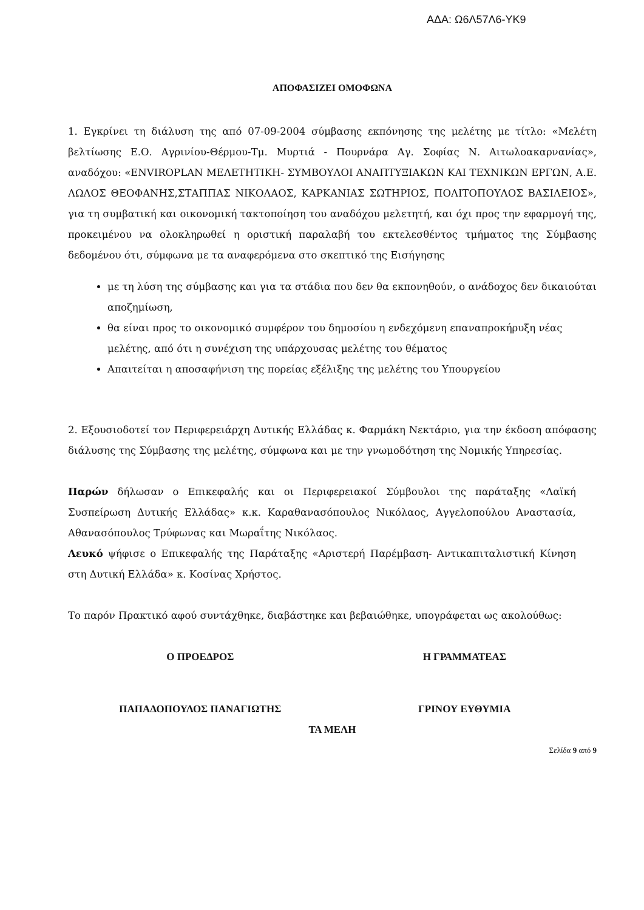ΑΔΑ: Ω6Λ57Λ6-ΥΚ9
ΑΠΟΦΑΣΙΖΕΙ ΟΜΟΦΩΝΑ
1. Εγκρίνει τη διάλυση της από 07-09-2004 σύμβασης εκπόνησης της μελέτης με τίτλο: «Μελέτη βελτίωσης Ε.Ο. Αγρινίου-Θέρμου-Τμ. Μυρτιά - Πουρνάρα Αγ. Σοφίας Ν. Αιτωλοακαρνανίας», αναδόχου: «ENVIROPLAN ΜΕΛΕΤΗΤΙΚΗ- ΣΥΜΒΟΥΛΟΙ ΑΝΑΠΤΥΞΙΑΚΩΝ ΚΑΙ ΤΕΧΝΙΚΩΝ ΕΡΓΩΝ, Α.Ε. ΛΩΛΟΣ ΘΕΟΦΑΝΗΣ,ΣΤΑΠΠΑΣ ΝΙΚΟΛΑΟΣ, ΚΑΡΚΑΝΙΑΣ ΣΩΤΗΡΙΟΣ, ΠΟΛΙΤΟΠΟΥΛΟΣ ΒΑΣΙΛΕΙΟΣ», για τη συμβατική και οικονομική τακτοποίηση του αναδόχου μελετητή, και όχι προς την εφαρμογή της, προκειμένου να ολοκληρωθεί η οριστική παραλαβή του εκτελεσθέντος τμήματος της Σύμβασης δεδομένου ότι, σύμφωνα με τα αναφερόμενα στο σκεπτικό της Εισήγησης
με τη λύση της σύμβασης και για τα στάδια που δεν θα εκπονηθούν, ο ανάδοχος δεν δικαιούται αποζημίωση,
θα είναι προς το οικονομικό συμφέρον του δημοσίου η ενδεχόμενη επαναπροκήρυξη νέας μελέτης, από ότι η συνέχιση της υπάρχουσας μελέτης του θέματος
Απαιτείται η αποσαφήνιση της πορείας εξέλιξης της μελέτης του Υπουργείου
2. Εξουσιοδοτεί τον Περιφερειάρχη Δυτικής Ελλάδας κ. Φαρμάκη Νεκτάριο, για την έκδοση απόφασης διάλυσης της Σύμβασης της μελέτης, σύμφωνα και με την γνωμοδότηση της Νομικής Υπηρεσίας.
Παρών δήλωσαν ο Επικεφαλής και οι Περιφερειακοί Σύμβουλοι της παράταξης «Λαϊκή Συσπείρωση Δυτικής Ελλάδας» κ.κ. Καραθανασόπουλος Νικόλαος, Αγγελοπούλου Αναστασία, Αθανασόπουλος Τρύφωνας και Μωραΐτης Νικόλαος.
Λευκό ψήφισε ο Επικεφαλής της Παράταξης «Αριστερή Παρέμβαση- Αντικαπιταλιστική Κίνηση στη Δυτική Ελλάδα» κ. Κοσίνας Χρήστος.
Το παρόν Πρακτικό αφού συντάχθηκε, διαβάστηκε και βεβαιώθηκε, υπογράφεται ως ακολούθως:
Ο ΠΡΟΕΔΡΟΣ Η ΓΡΑΜΜΑΤΕΑΣ
ΠΑΠΑΔΟΠΟΥΛΟΣ ΠΑΝΑΓΙΩΤΗΣ ΓΡΙΝΟΥ ΕΥΘΥΜΙΑ
ΤΑ ΜΕΛΗ
Σελίδα 9 από 9